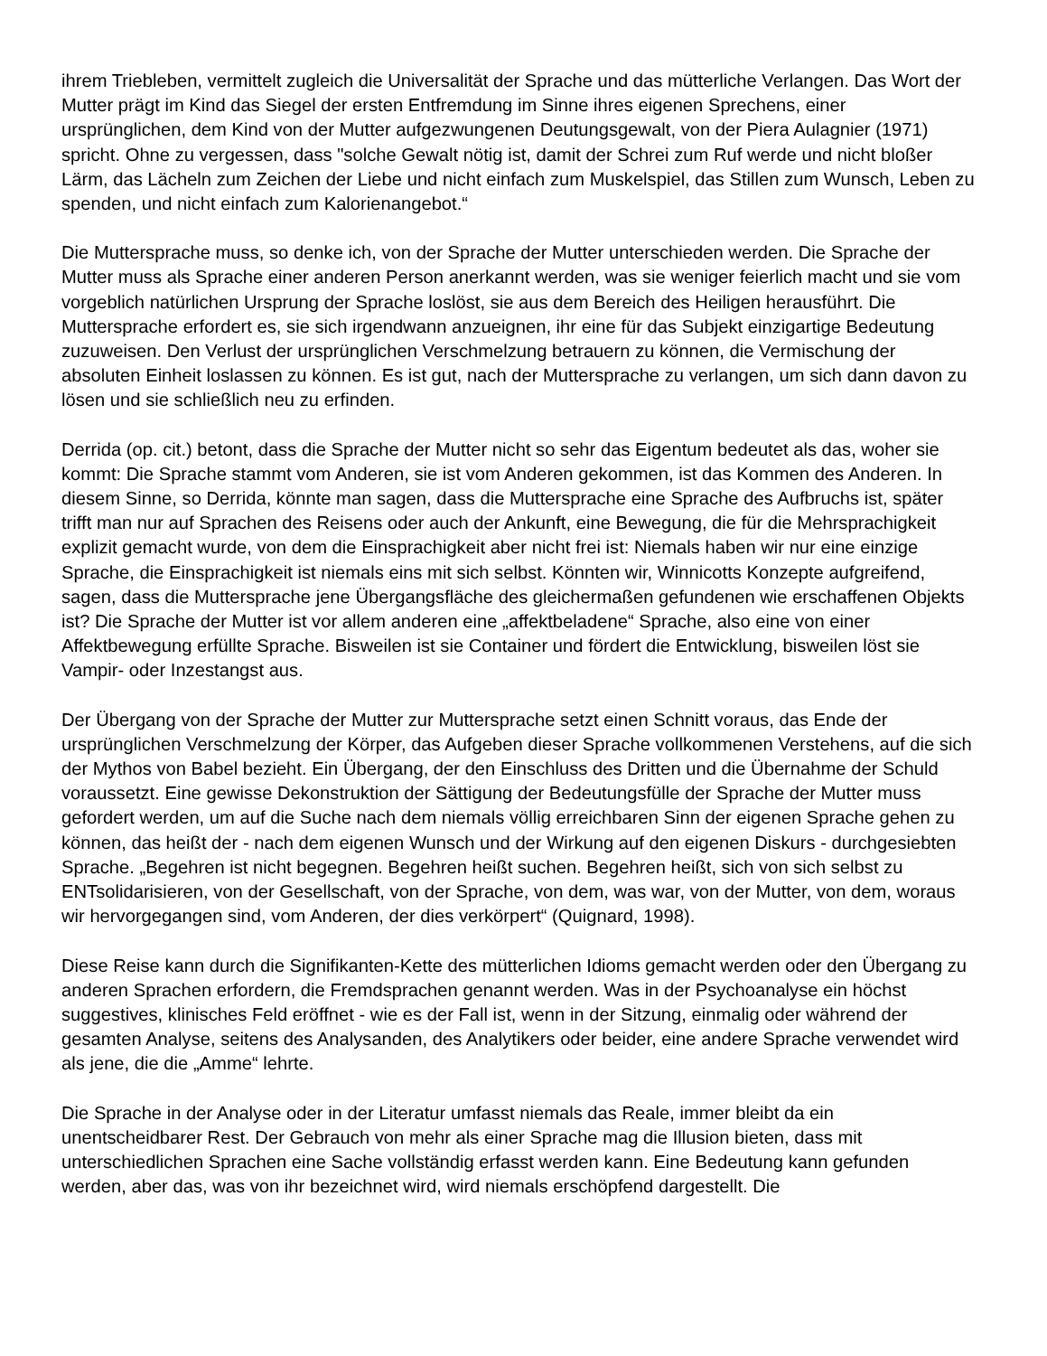ihrem Triebleben, vermittelt zugleich die Universalität der Sprache und das mütterliche Verlangen. Das Wort der Mutter prägt im Kind das Siegel der ersten Entfremdung im Sinne ihres eigenen Sprechens, einer ursprünglichen, dem Kind von der Mutter aufgezwungenen Deutungsgewalt, von der Piera Aulagnier (1971) spricht. Ohne zu vergessen, dass "solche Gewalt nötig ist, damit der Schrei zum Ruf werde und nicht bloßer Lärm, das Lächeln zum Zeichen der Liebe und nicht einfach zum Muskelspiel, das Stillen zum Wunsch, Leben zu spenden, und nicht einfach zum Kalorienangebot.“
Die Muttersprache muss, so denke ich, von der Sprache der Mutter unterschieden werden. Die Sprache der Mutter muss als Sprache einer anderen Person anerkannt werden, was sie weniger feierlich macht und sie vom vorgeblich natürlichen Ursprung der Sprache loslöst, sie aus dem Bereich des Heiligen herausführt. Die Muttersprache erfordert es, sie sich irgendwann anzueignen, ihr eine für das Subjekt einzigartige Bedeutung zuzuweisen. Den Verlust der ursprünglichen Verschmelzung betrauern zu können, die Vermischung der absoluten Einheit loslassen zu können. Es ist gut, nach der Muttersprache zu verlangen, um sich dann davon zu lösen und sie schließlich neu zu erfinden.
Derrida (op. cit.) betont, dass die Sprache der Mutter nicht so sehr das Eigentum bedeutet als das, woher sie kommt: Die Sprache stammt vom Anderen, sie ist vom Anderen gekommen, ist das Kommen des Anderen. In diesem Sinne, so Derrida, könnte man sagen, dass die Muttersprache eine Sprache des Aufbruchs ist, später trifft man nur auf Sprachen des Reisens oder auch der Ankunft, eine Bewegung, die für die Mehrsprachigkeit explizit gemacht wurde, von dem die Einsprachigkeit aber nicht frei ist: Niemals haben wir nur eine einzige Sprache, die Einsprachigkeit ist niemals eins mit sich selbst. Könnten wir, Winnicotts Konzepte aufgreifend, sagen, dass die Muttersprache jene Übergangsfläche des gleichermaßen gefundenen wie erschaffenen Objekts ist? Die Sprache der Mutter ist vor allem anderen eine „affektbeladene“ Sprache, also eine von einer Affektbewegung erfüllte Sprache. Bisweilen ist sie Container und fördert die Entwicklung, bisweilen löst sie Vampir- oder Inzestangst aus.
Der Übergang von der Sprache der Mutter zur Muttersprache setzt einen Schnitt voraus, das Ende der ursprünglichen Verschmelzung der Körper, das Aufgeben dieser Sprache vollkommenen Verstehens, auf die sich der Mythos von Babel bezieht. Ein Übergang, der den Einschluss des Dritten und die Übernahme der Schuld voraussetzt. Eine gewisse Dekonstruktion der Sättigung der Bedeutungsfülle der Sprache der Mutter muss gefordert werden, um auf die Suche nach dem niemals völlig erreichbaren Sinn der eigenen Sprache gehen zu können, das heißt der - nach dem eigenen Wunsch und der Wirkung auf den eigenen Diskurs - durchgesiebten Sprache. „Begehren ist nicht begegnen. Begehren heißt suchen. Begehren heißt, sich von sich selbst zu ENTsolidarisieren, von der Gesellschaft, von der Sprache, von dem, was war, von der Mutter, von dem, woraus wir hervorgegangen sind, vom Anderen, der dies verkörpert“ (Quignard, 1998).
Diese Reise kann durch die Signifikanten-Kette des mütterlichen Idioms gemacht werden oder den Übergang zu anderen Sprachen erfordern, die Fremdsprachen genannt werden. Was in der Psychoanalyse ein höchst suggestives, klinisches Feld eröffnet - wie es der Fall ist, wenn in der Sitzung, einmalig oder während der gesamten Analyse, seitens des Analysanden, des Analytikers oder beider, eine andere Sprache verwendet wird als jene, die die „Amme“ lehrte.
Die Sprache in der Analyse oder in der Literatur umfasst niemals das Reale, immer bleibt da ein unentscheidbarer Rest. Der Gebrauch von mehr als einer Sprache mag die Illusion bieten, dass mit unterschiedlichen Sprachen eine Sache vollständig erfasst werden kann. Eine Bedeutung kann gefunden werden, aber das, was von ihr bezeichnet wird, wird niemals erschöpfend dargestellt. Die